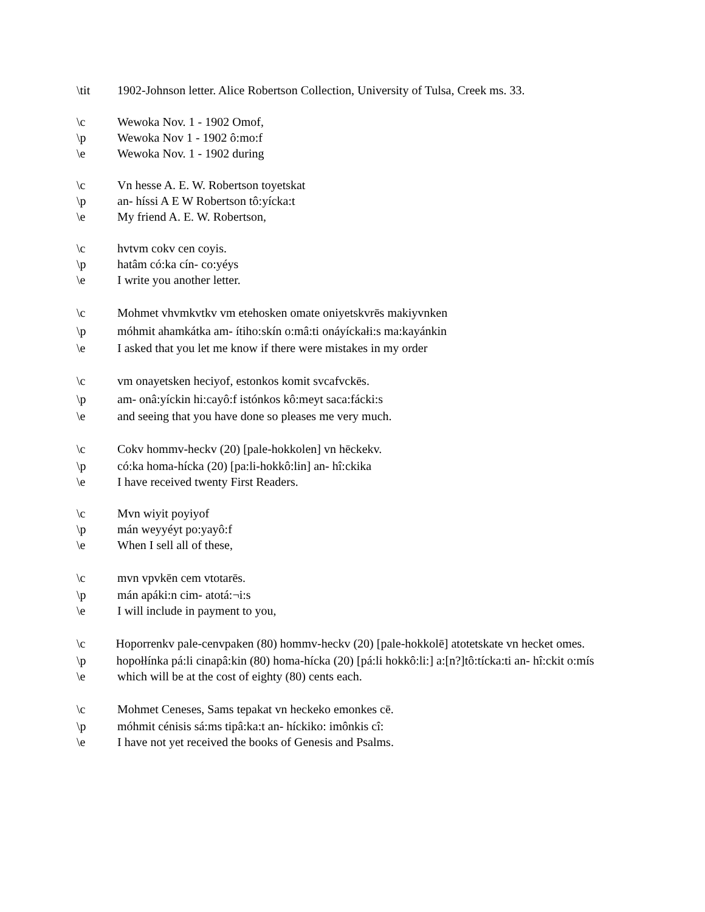\tit 1902-Johnson letter. Alice Robertson Collection, University of Tulsa, Creek ms. 33.
\c Wewoka Nov. 1 - 1902 Omof,
\p Wewoka Nov 1 - 1902 ô:mo:f
\e Wewoka Nov. 1 - 1902 during
\c Vn hesse A. E. W. Robertson toyetskat
\p an- híssi A E W Robertson tô:yícka:t
\e My friend A. E. W. Robertson,
\c hvtvm cokv cen coyis.
\p hatâm có:ka cín- co:yéys
\e I write you another letter.
\c Mohmet vhvmkvtkv vm etehosken omate oniyetskvrēs makiyvnken
\p móhmit ahamkátka am- ítiho:skín o:mâ:ti onáyíckałi:s ma:kayánkin
\e I asked that you let me know if there were mistakes in my order
\c vm onayetsken heciyof, estonkos komit svcafvckēs.
\p am- onâ:yíckin hi:cayô:f istónkos kô:meyt saca:fácki:s
\e and seeing that you have done so pleases me very much.
\c Cokv hommv-heckv (20) [pale-hokkolen] vn hēckekv.
\p có:ka homa-hícka (20) [pa:li-hokkô:lin] an- hî:ckika
\e I have received twenty First Readers.
\c Mvn wiyit poyiyof
\p mán weyyéyt po:yayô:f
\e When I sell all of these,
\c mvn vpvkēn cem vtotarēs.
\p mán apáki:n cim- atotá:¬i:s
\e I will include in payment to you,
\c Hoporrenkv pale-cenvpaken (80) hommv-heckv (20) [pale-hokkolē] atotetskate vn hecket omes.
\p hopołłínka pá:li cinapâ:kin (80) homa-hícka (20) [pá:li hokkô:li:] a:[n?]tô:tícka:ti an- hî:ckit o:mís
\e which will be at the cost of eighty (80) cents each.
\c Mohmet Ceneses, Sams tepakat vn heckeko emonkes cē.
\p móhmit cénisis sá:ms tipâ:ka:t an- híckiko: imônkis cî:
\e I have not yet received the books of Genesis and Psalms.